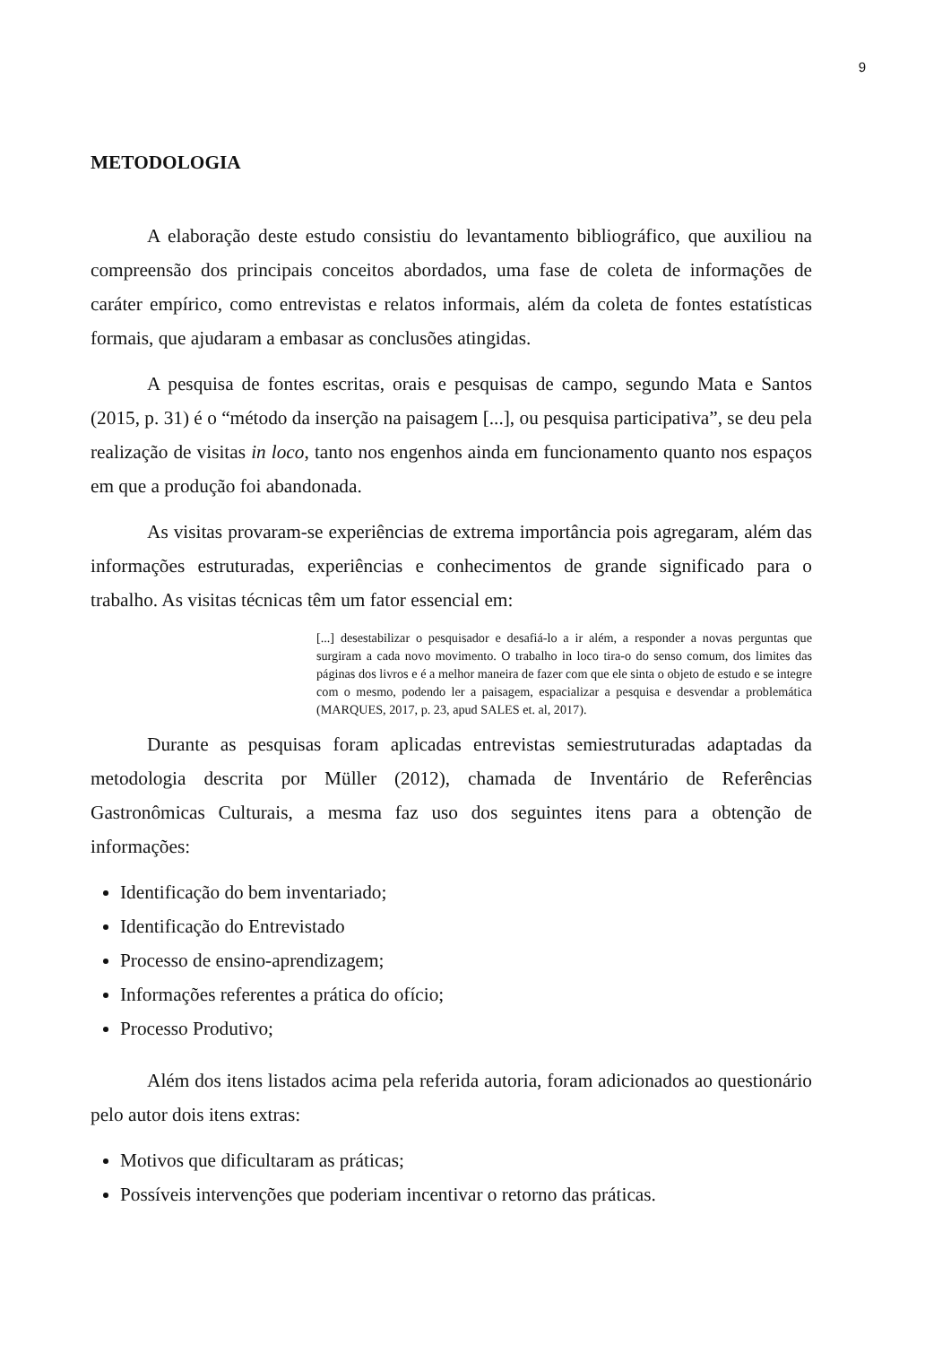9
METODOLOGIA
A elaboração deste estudo consistiu do levantamento bibliográfico, que auxiliou na compreensão dos principais conceitos abordados, uma fase de coleta de informações de caráter empírico, como entrevistas e relatos informais, além da coleta de fontes estatísticas formais, que ajudaram a embasar as conclusões atingidas.
A pesquisa de fontes escritas, orais e pesquisas de campo, segundo Mata e Santos (2015, p. 31) é o “método da inserção na paisagem [...], ou pesquisa participativa”, se deu pela realização de visitas in loco, tanto nos engenhos ainda em funcionamento quanto nos espaços em que a produção foi abandonada.
As visitas provaram-se experiências de extrema importância pois agregaram, além das informações estruturadas, experiências e conhecimentos de grande significado para o trabalho. As visitas técnicas têm um fator essencial em:
[...] desestabilizar o pesquisador e desafiá-lo a ir além, a responder a novas perguntas que surgiram a cada novo movimento. O trabalho in loco tira-o do senso comum, dos limites das páginas dos livros e é a melhor maneira de fazer com que ele sinta o objeto de estudo e se integre com o mesmo, podendo ler a paisagem, espacializar a pesquisa e desvendar a problemática (MARQUES, 2017, p. 23, apud SALES et. al, 2017).
Durante as pesquisas foram aplicadas entrevistas semiestruturadas adaptadas da metodologia descrita por Müller (2012), chamada de Inventário de Referências Gastronômicas Culturais, a mesma faz uso dos seguintes itens para a obtenção de informações:
Identificação do bem inventariado;
Identificação do Entrevistado
Processo de ensino-aprendizagem;
Informações referentes a prática do ofício;
Processo Produtivo;
Além dos itens listados acima pela referida autoria, foram adicionados ao questionário pelo autor dois itens extras:
Motivos que dificultaram as práticas;
Possíveis intervenções que poderiam incentivar o retorno das práticas.